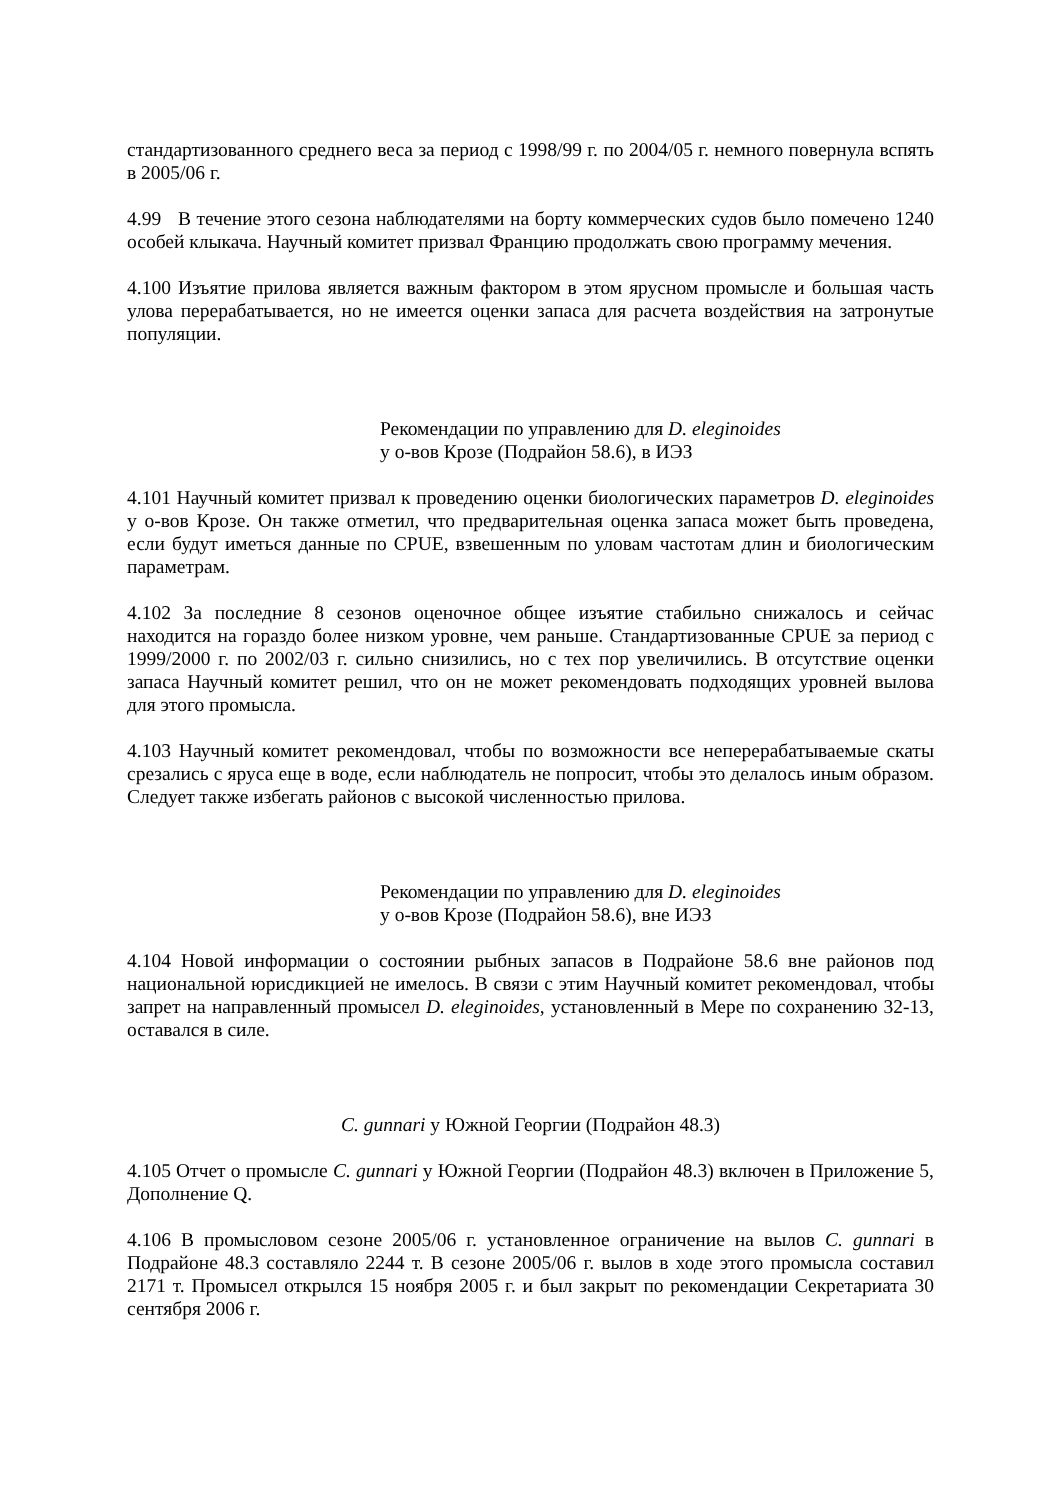стандартизованного среднего веса за период с 1998/99 г. по 2004/05 г. немного повернула вспять в 2005/06 г.
4.99 В течение этого сезона наблюдателями на борту коммерческих судов было помечено 1240 особей клыкача. Научный комитет призвал Францию продолжать свою программу мечения.
4.100 Изъятие прилова является важным фактором в этом ярусном промысле и большая часть улова перерабатывается, но не имеется оценки запаса для расчета воздействия на затронутые популяции.
Рекомендации по управлению для D. eleginoides
у о-вов Крозе (Подрайон 58.6), в ИЭЗ
4.101 Научный комитет призвал к проведению оценки биологических параметров D. eleginoides у о-вов Крозе. Он также отметил, что предварительная оценка запаса может быть проведена, если будут иметься данные по CPUE, взвешенным по уловам частотам длин и биологическим параметрам.
4.102 За последние 8 сезонов оценочное общее изъятие стабильно снижалось и сейчас находится на гораздо более низком уровне, чем раньше. Стандартизованные CPUE за период с 1999/2000 г. по 2002/03 г. сильно снизились, но с тех пор увеличились. В отсутствие оценки запаса Научный комитет решил, что он не может рекомендовать подходящих уровней вылова для этого промысла.
4.103 Научный комитет рекомендовал, чтобы по возможности все неперерабатыва­емые скаты срезались с яруса еще в воде, если наблюдатель не попросит, чтобы это делалось иным образом. Следует также избегать районов с высокой численностью прилова.
Рекомендации по управлению для D. eleginoides
у о-вов Крозе (Подрайон 58.6), вне ИЭЗ
4.104 Новой информации о состоянии рыбных запасов в Подрайоне 58.6 вне районов под национальной юрисдикцией не имелось. В связи с этим Научный комитет рекомендовал, чтобы запрет на направленный промысел D. eleginoides, установленный в Мере по сохранению 32-13, оставался в силе.
C. gunnari у Южной Георгии (Подрайон 48.3)
4.105 Отчет о промысле C. gunnari у Южной Георгии (Подрайон 48.3) включен в Приложение 5, Дополнение Q.
4.106 В промысловом сезоне 2005/06 г. установленное ограничение на вылов C. gunnari в Подрайоне 48.3 составляло 2244 т. В сезоне 2005/06 г. вылов в ходе этого промысла составил 2171 т. Промысел открылся 15 ноября 2005 г. и был закрыт по рекомендации Секретариата 30 сентября 2006 г.